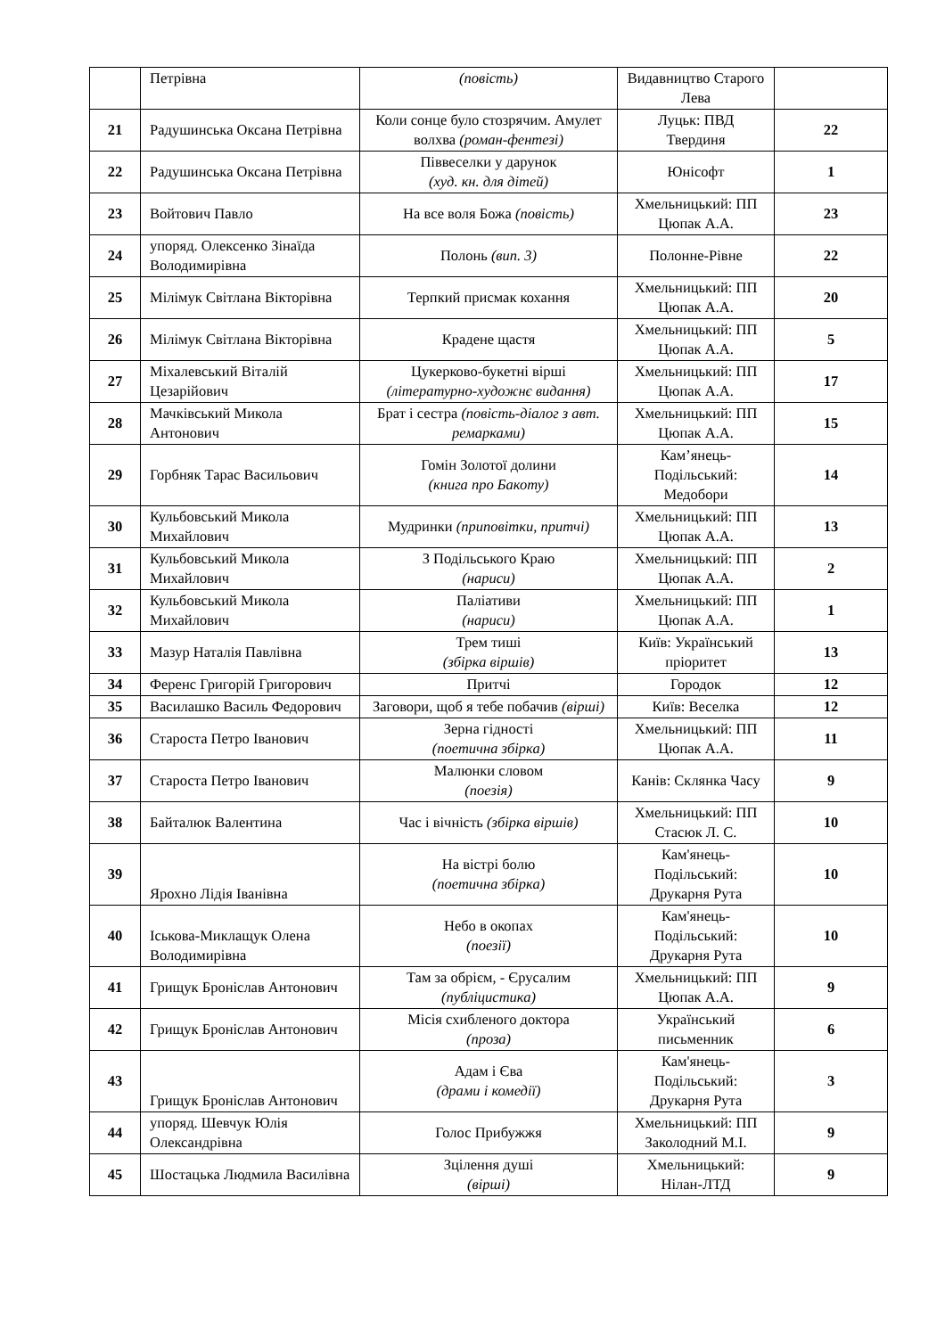| | Петрівна | (повість) | Видавництво Старого Лева | |
| 21 | Радушинська Оксана Петрівна | Коли сонце було стозрячим. Амулет волхва (роман-фентезі) | Луцьк: ПВД Твердиня | 22 |
| 22 | Радушинська Оксана Петрівна | Піввеселки у дарунок (худ. кн. для дітей) | Юнісофт | 1 |
| 23 | Войтович Павло | На все воля Божа (повість) | Хмельницький: ПП Цюпак А.А. | 23 |
| 24 | упоряд. Олексенко Зінаїда Володимирівна | Полонь (вип. 3) | Полонне-Рівне | 22 |
| 25 | Мілімук Світлана Вікторівна | Терпкий присмак кохання | Хмельницький: ПП Цюпак А.А. | 20 |
| 26 | Мілімук Світлана Вікторівна | Крадене щастя | Хмельницький: ПП Цюпак А.А. | 5 |
| 27 | Міхалевський Віталій Цезарійович | Цукерково-букетні вірші (літературно-художнє видання) | Хмельницький: ПП Цюпак А.А. | 17 |
| 28 | Мачківський Микола Антонович | Брат і сестра (повість-діалог з авт. ремарками) | Хмельницький: ПП Цюпак А.А. | 15 |
| 29 | Горбняк Тарас Васильович | Гомін Золотої долини (книга про Бакоту) | Кам’янець-Подільський: Медобори | 14 |
| 30 | Кульбовський Микола Михайлович | Мудринки (приповітки, притчі) | Хмельницький: ПП Цюпак А.А. | 13 |
| 31 | Кульбовський Микола Михайлович | З Подільського Краю (нариси) | Хмельницький: ПП Цюпак А.А. | 2 |
| 32 | Кульбовський Микола Михайлович | Паліативи (нариси) | Хмельницький: ПП Цюпак А.А. | 1 |
| 33 | Мазур Наталія Павлівна | Трем тиші (збірка віршів) | Київ: Український пріоритет | 13 |
| 34 | Ференс Григорій Григорович | Притчі | Городок | 12 |
| 35 | Василашко Василь Федорович | Заговори, щоб я тебе побачив (вірші) | Київ: Веселка | 12 |
| 36 | Староста Петро Іванович | Зерна гідності (поетична збірка) | Хмельницький: ПП Цюпак А.А. | 11 |
| 37 | Староста Петро Іванович | Малюнки словом (поезія) | Канів: Склянка Часу | 9 |
| 38 | Байталюк Валентина | Час і вічність (збірка віршів) | Хмельницький: ПП Стасюк Л. С. | 10 |
| 39 | Ярохно Лідія Іванівна | На вістрі болю (поетична збірка) | Кам'янець-Подільський: Друкарня Рута | 10 |
| 40 | Іськова-Миклащук Олена Володимирівна | Небо в окопах (поезії) | Кам'янець-Подільський: Друкарня Рута | 10 |
| 41 | Грищук Броніслав Антонович | Там за обрієм, - Єрусалим (публіцистика) | Хмельницький: ПП Цюпак А.А. | 9 |
| 42 | Грищук Броніслав Антонович | Місія схибленого доктора (проза) | Український письменник | 6 |
| 43 | Грищук Броніслав Антонович | Адам і Єва (драми і комедії) | Кам'янець-Подільський: Друкарня Рута | 3 |
| 44 | упоряд. Шевчук Юлія Олександрівна | Голос Прибужжя | Хмельницький: ПП Заколодний М.І. | 9 |
| 45 | Шостацька Людмила Василівна | Зцілення душі (вірші) | Хмельницький: Нілан-ЛТД | 9 |